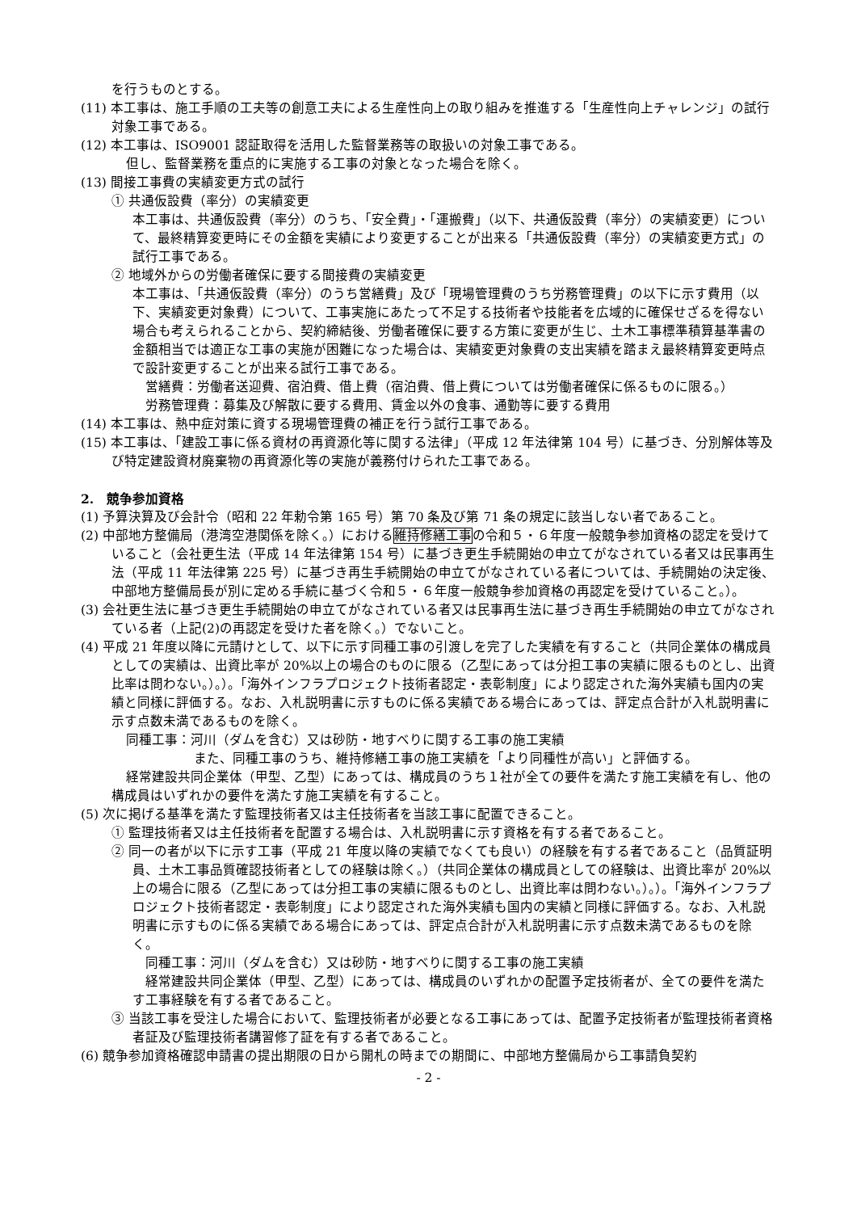を行うものとする。
(11) 本工事は、施工手順の工夫等の創意工夫による生産性向上の取り組みを推進する「生産性向上チャレンジ」の試行対象工事である。
(12) 本工事は、ISO9001 認証取得を活用した監督業務等の取扱いの対象工事である。
但し、監督業務を重点的に実施する工事の対象となった場合を除く。
(13) 間接工事費の実績変更方式の試行
① 共通仮設費（率分）の実績変更
本工事は、共通仮設費（率分）のうち、「安全費」・「運搬費」（以下、共通仮設費（率分）の実績変更）について、最終精算変更時にその金額を実績により変更することが出来る「共通仮設費（率分）の実績変更方式」の試行工事である。
② 地域外からの労働者確保に要する間接費の実績変更
本工事は、「共通仮設費（率分）のうち営繕費」及び「現場管理費のうち労務管理費」の以下に示す費用（以下、実績変更対象費）について、工事実施にあたって不足する技術者や技能者を広域的に確保せざるを得ない場合も考えられることから、契約締結後、労働者確保に要する方策に変更が生じ、土木工事標準積算基準書の金額相当では適正な工事の実施が困難になった場合は、実績変更対象費の支出実績を踏まえ最終精算変更時点で設計変更することが出来る試行工事である。
営繕費：労働者送迎費、宿泊費、借上費（宿泊費、借上費については労働者確保に係るものに限る。）
労務管理費：募集及び解散に要する費用、賃金以外の食事、通勤等に要する費用
(14) 本工事は、熱中症対策に資する現場管理費の補正を行う試行工事である。
(15) 本工事は、「建設工事に係る資材の再資源化等に関する法律」（平成 12 年法律第 104 号）に基づき、分別解体等及び特定建設資材廃棄物の再資源化等の実施が義務付けられた工事である。
2.　競争参加資格
(1) 予算決算及び会計令（昭和 22 年勅令第 165 号）第 70 条及び第 71 条の規定に該当しない者であること。
(2) 中部地方整備局（港湾空港関係を除く。）における維持修繕工事の令和５・６年度一般競争参加資格の認定を受けていること（会社更生法（平成 14 年法律第 154 号）に基づき更生手続開始の申立てがなされている者又は民事再生法（平成 11 年法律第 225 号）に基づき再生手続開始の申立てがなされている者については、手続開始の決定後、中部地方整備局長が別に定める手続に基づく令和５・６年度一般競争参加資格の再認定を受けていること。）。
(3) 会社更生法に基づき更生手続開始の申立てがなされている者又は民事再生法に基づき再生手続開始の申立てがなされている者（上記(2)の再認定を受けた者を除く。）でないこと。
(4) 平成 21 年度以降に元請けとして、以下に示す同種工事の引渡しを完了した実績を有すること（共同企業体の構成員としての実績は、出資比率が 20%以上の場合のものに限る（乙型にあっては分担工事の実績に限るものとし、出資比率は問わない。）。）。「海外インフラプロジェクト技術者認定・表彰制度」により認定された海外実績も国内の実績と同様に評価する。なお、入札説明書に示すものに係る実績である場合にあっては、評定点合計が入札説明書に示す点数未満であるものを除く。
同種工事：河川（ダムを含む）又は砂防・地すべりに関する工事の施工実績
また、同種工事のうち、維持修繕工事の施工実績を「より同種性が高い」と評価する。
経常建設共同企業体（甲型、乙型）にあっては、構成員のうち１社が全ての要件を満たす施工実績を有し、他の構成員はいずれかの要件を満たす施工実績を有すること。
(5) 次に掲げる基準を満たす監理技術者又は主任技術者を当該工事に配置できること。
① 監理技術者又は主任技術者を配置する場合は、入札説明書に示す資格を有する者であること。
② 同一の者が以下に示す工事（平成 21 年度以降の実績でなくても良い）の経験を有する者であること（品質証明員、土木工事品質確認技術者としての経験は除く。）（共同企業体の構成員としての経験は、出資比率が 20%以上の場合に限る（乙型にあっては分担工事の実績に限るものとし、出資比率は問わない。）。）。「海外インフラプロジェクト技術者認定・表彰制度」により認定された海外実績も国内の実績と同様に評価する。なお、入札説明書に示すものに係る実績である場合にあっては、評定点合計が入札説明書に示す点数未満であるものを除く。
同種工事：河川（ダムを含む）又は砂防・地すべりに関する工事の施工実績
経常建設共同企業体（甲型、乙型）にあっては、構成員のいずれかの配置予定技術者が、全ての要件を満たす工事経験を有する者であること。
③ 当該工事を受注した場合において、監理技術者が必要となる工事にあっては、配置予定技術者が監理技術者資格者証及び監理技術者講習修了証を有する者であること。
(6) 競争参加資格確認申請書の提出期限の日から開札の時までの期間に、中部地方整備局から工事請負契約
- 2 -